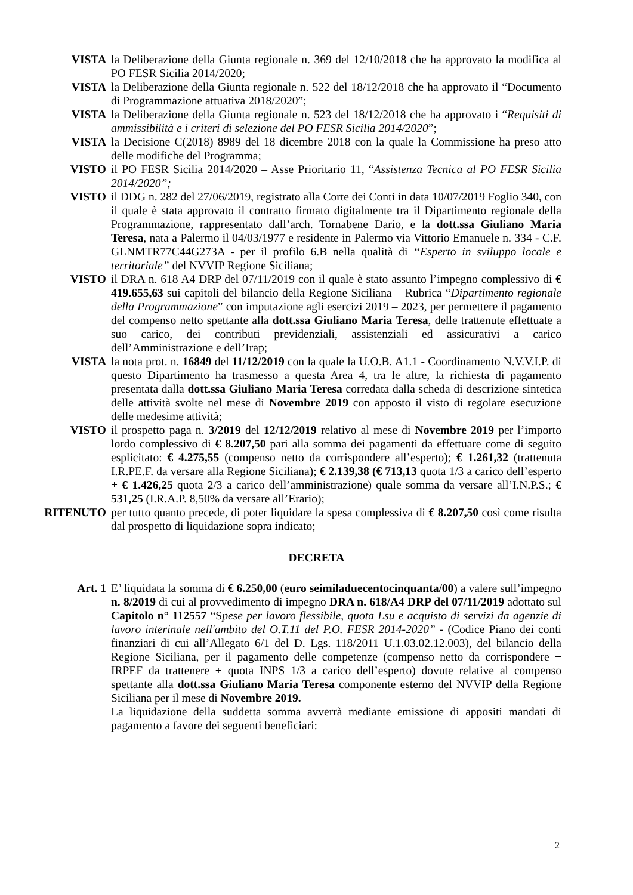VISTA la Deliberazione della Giunta regionale n. 369 del 12/10/2018 che ha approvato la modifica al PO FESR Sicilia 2014/2020;
VISTA la Deliberazione della Giunta regionale n. 522 del 18/12/2018 che ha approvato il “Documento di Programmazione attuativa 2018/2020”;
VISTA la Deliberazione della Giunta regionale n. 523 del 18/12/2018 che ha approvato i “Requisiti di ammissibilità e i criteri di selezione del PO FESR Sicilia 2014/2020”;
VISTA la Decisione C(2018) 8989 del 18 dicembre 2018 con la quale la Commissione ha preso atto delle modifiche del Programma;
VISTO il PO FESR Sicilia 2014/2020 – Asse Prioritario 11, “Assistenza Tecnica al PO FESR Sicilia 2014/2020”;
VISTO il DDG n. 282 del 27/06/2019, registrato alla Corte dei Conti in data 10/07/2019 Foglio 340, con il quale è stata approvato il contratto firmato digitalmente tra il Dipartimento regionale della Programmazione, rappresentato dall’arch. Tornabene Dario, e la dott.ssa Giuliano Maria Teresa, nata a Palermo il 04/03/1977 e residente in Palermo via Vittorio Emanuele n. 334 - C.F. GLNMTR77C44G273A - per il profilo 6.B nella qualità di “Esperto in sviluppo locale e territoriale” del NVVIP Regione Siciliana;
VISTO il DRA n. 618 A4 DRP del 07/11/2019 con il quale è stato assunto l’impegno complessivo di € 419.655,63 sui capitoli del bilancio della Regione Siciliana – Rubrica “Dipartimento regionale della Programmazione” con imputazione agli esercizi 2019 – 2023, per permettere il pagamento del compenso netto spettante alla dott.ssa Giuliano Maria Teresa, delle trattenute effettuate a suo carico, dei contributi previdenziali, assistenziali ed assicurativi a carico dell’Amministrazione e dell’Irap;
VISTA la nota prot. n. 16849 del 11/12/2019 con la quale la U.O.B. A1.1 - Coordinamento N.V.V.I.P. di questo Dipartimento ha trasmesso a questa Area 4, tra le altre, la richiesta di pagamento presentata dalla dott.ssa Giuliano Maria Teresa corredata dalla scheda di descrizione sintetica delle attività svolte nel mese di Novembre 2019 con apposto il visto di regolare esecuzione delle medesime attività;
VISTO il prospetto paga n. 3/2019 del 12/12/2019 relativo al mese di Novembre 2019 per l’importo lordo complessivo di € 8.207,50 pari alla somma dei pagamenti da effettuare come di seguito esplicitato: € 4.275,55 (compenso netto da corrispondere all’esperto); € 1.261,32 (trattenuta I.R.PE.F. da versare alla Regione Siciliana); € 2.139,38 (€ 713,13 quota 1/3 a carico dell’esperto + € 1.426,25 quota 2/3 a carico dell’amministrazione) quale somma da versare all’I.N.P.S.; € 531,25 (I.R.A.P. 8,50% da versare all’Erario);
RITENUTO per tutto quanto precede, di poter liquidare la spesa complessiva di € 8.207,50 così come risulta dal prospetto di liquidazione sopra indicato;
DECRETA
Art. 1 E’ liquidata la somma di € 6.250,00 (euro seimiladuecentocinquanta/00) a valere sull’impegno n. 8/2019 di cui al provvedimento di impegno DRA n. 618/A4 DRP del 07/11/2019 adottato sul Capitolo n° 112557 “Spese per lavoro flessibile, quota Lsu e acquisto di servizi da agenzie di lavoro interinale nell'ambito del O.T.11 del P.O. FESR 2014-2020” - (Codice Piano dei conti finanziari di cui all’Allegato 6/1 del D. Lgs. 118/2011 U.1.03.02.12.003), del bilancio della Regione Siciliana, per il pagamento delle competenze (compenso netto da corrispondere + IRPEF da trattenere + quota INPS 1/3 a carico dell’esperto) dovute relative al compenso spettante alla dott.ssa Giuliano Maria Teresa componente esterno del NVVIP della Regione Siciliana per il mese di Novembre 2019.
La liquidazione della suddetta somma avverrà mediante emissione di appositi mandati di pagamento a favore dei seguenti beneficiari:
2